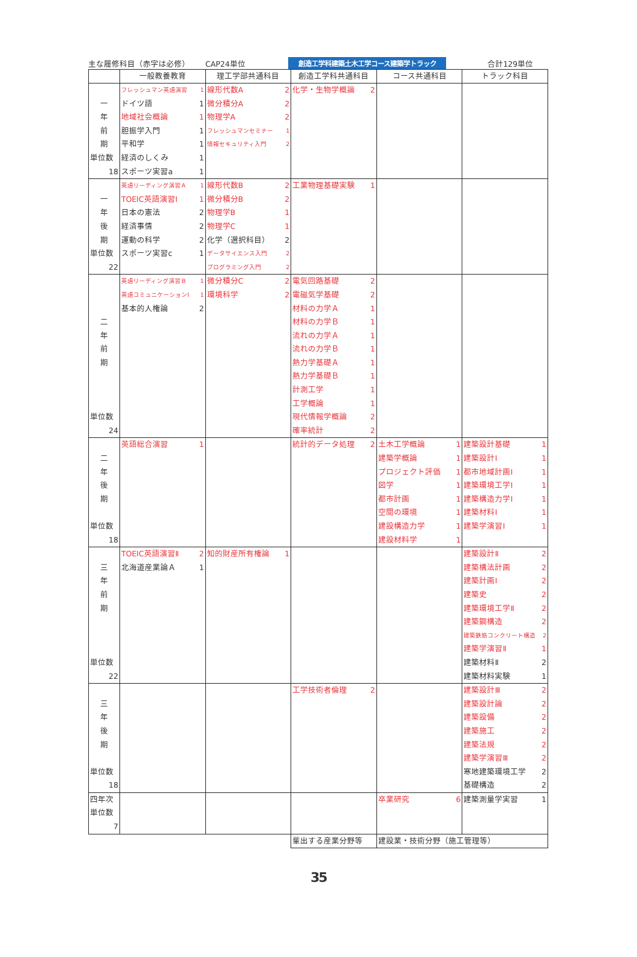主な履修科目（赤字は必修） CAP24単位 創造工学科建築土木工学コース建築学トラック 合計129単位
| | 一般教養教育 | 理工学部共通科目 | 創造工学科共通科目 | コース共通科目 | トラック科目 |
| --- | --- | --- | --- | --- | --- |
| 一 年 前 期 単位数 18 | フレッシュマン英語演習 1 ドイツ語 1 地域社会概論 1 胆振学入門 1 平和学 1 経済のしくみ 1 スポーツ実習a 1 | 線形代数A 2 微分積分A 2 物理学A 2 フレッシュマンセミナー 1 情報セキュリティ入門 2 | 化学・生物学概論 2 | | |
| 一 年 後 期 単位数 22 | 英語リーディング演習Ａ 1 TOEIC英語演習Ⅰ 1 日本の憲法 2 経済事情 2 運動の科学 2 スポーツ実習c 1 | 線形代数B 2 微分積分B 2 物理学B 1 物理学C 1 化学（選択科目） 2 データサイエンス入門 2 プログラミング入門 2 | 工業物理基礎実験 1 | | |
| 二 年 前 期 単位数 24 | 英語リーディング演習Ｂ 1 英語コミュニケーションⅠ 1 基本的人権論 2 | 微分積分C 2 環境科学 2 | 電気回路基礎 2 電磁気学基礎 2 材料の力学Ａ 1 材料の力学Ｂ 1 流れの力学Ａ 1 流れの力学Ｂ 1 熱力学基礎Ａ 1 熱力学基礎Ｂ 1 計測工学 1 工学概論 1 現代情報学概論 2 確率統計 2 | | |
| 二 年 後 期 単位数 18 | 英語総合演習 1 | | 統計的データ処理 2 | 土木工学概論 1 建築学概論 1 プロジェクト評価 1 図学 1 都市計画 1 空間の環境 1 建設構造力学 1 建設材料学 1 | 建築設計基礎 1 建築設計Ⅰ 1 都市地域計画Ⅰ 1 建築環境工学Ⅰ 1 建築構造力学Ⅰ 1 建築材料Ⅰ 1 建築学演習Ⅰ 1 |
| 三 年 前 期 単位数 22 | TOEIC英語演習Ⅱ 2 北海道産業論Ａ 1 | 知的財産所有権論 1 | | | 建築設計Ⅱ 2 建築構法計画 2 建築計画Ⅰ 2 建築史 2 建築環境工学Ⅱ 2 建築鋼構造 2 建築鉄筋コンクリート構造 2 建築学演習Ⅱ 1 建築材料Ⅱ 2 建築材料実験 1 |
| 三 年 後 期 単位数 18 | | | 工学技術者倫理 2 | | 建築設計Ⅲ 2 建築設計論 2 建築設備 2 建築施工 2 建築法規 2 建築学演習Ⅲ 2 寒地建築環境工学 2 基礎構造 2 |
| 四年次 単位数 7 | | | | 卒業研究 6 | 建築測量学実習 1 |
| | | | 輩出する産業分野等 | 建設業・技術分野（施工管理等） | |
35